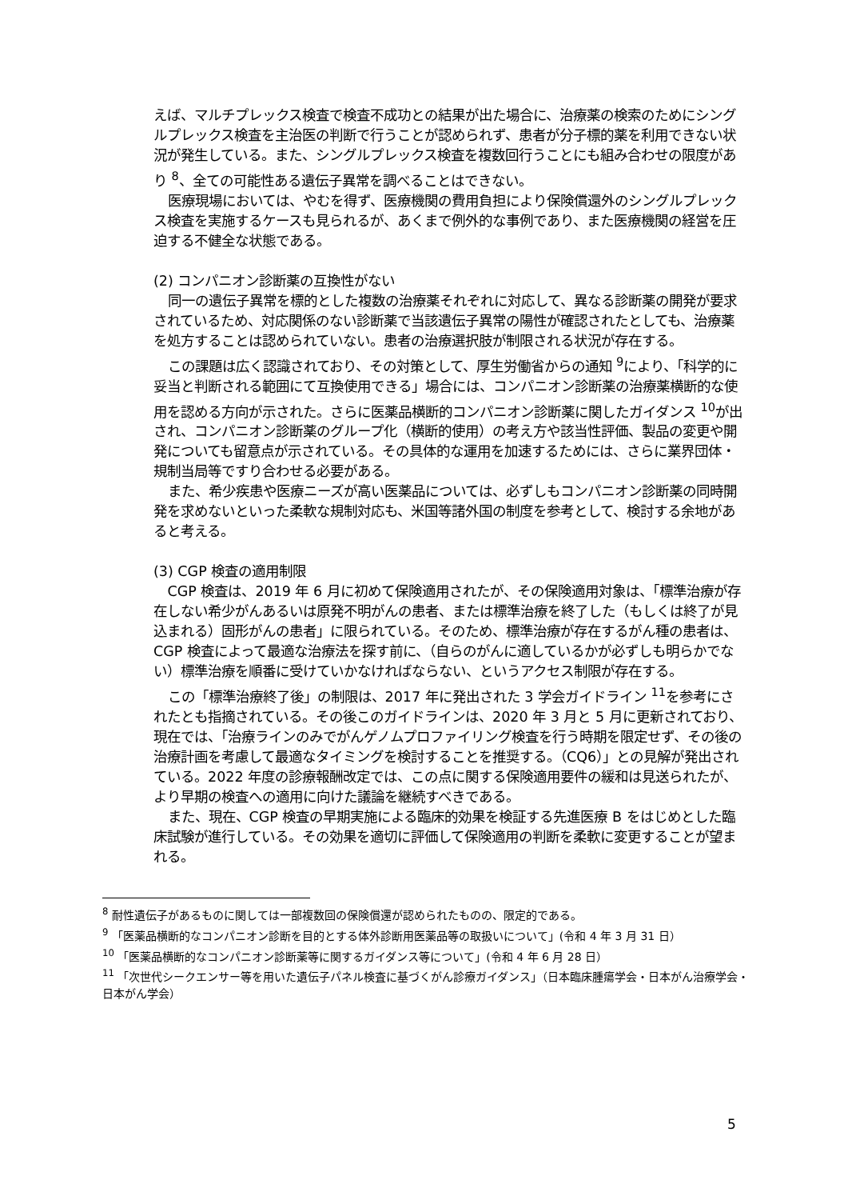えば、マルチプレックス検査で検査不成功との結果が出た場合に、治療薬の検索のためにシングルプレックス検査を主治医の判断で行うことが認められず、患者が分子標的薬を利用できない状況が発生している。また、シングルプレックス検査を複数回行うことにも組み合わせの限度があり <sup>8</sup>、全ての可能性ある遺伝子異常を調べることはできない。
医療現場においては、やむを得ず、医療機関の費用負担により保険償還外のシングルプレックス検査を実施するケースも見られるが、あくまで例外的な事例であり、また医療機関の経営を圧迫する不健全な状態である。
(2) コンパニオン診断薬の互換性がない
同一の遺伝子異常を標的とした複数の治療薬それぞれに対応して、異なる診断薬の開発が要求されているため、対応関係のない診断薬で当該遺伝子異常の陽性が確認されたとしても、治療薬を処方することは認められていない。患者の治療選択肢が制限される状況が存在する。
この課題は広く認識されており、その対策として、厚生労働省からの通知 <sup>9</sup>により、「科学的に妥当と判断される範囲にて互換使用できる」場合には、コンパニオン診断薬の治療薬横断的な使用を認める方向が示された。さらに医薬品横断的コンパニオン診断薬に関したガイダンス <sup>10</sup>が出され、コンパニオン診断薬のグループ化（横断的使用）の考え方や該当性評価、製品の変更や開発についても留意点が示されている。その具体的な運用を加速するためには、さらに業界団体・規制当局等ですり合わせる必要がある。
また、希少疾患や医療ニーズが高い医薬品については、必ずしもコンパニオン診断薬の同時開発を求めないといった柔軟な規制対応も、米国等諸外国の制度を参考として、検討する余地があると考える。
(3) CGP 検査の適用制限
CGP 検査は、2019 年 6 月に初めて保険適用されたが、その保険適用対象は、「標準治療が存在しない希少がんあるいは原発不明がんの患者、または標準治療を終了した（もしくは終了が見込まれる）固形がんの患者」に限られている。そのため、標準治療が存在するがん種の患者は、CGP 検査によって最適な治療法を探す前に、（自らのがんに適しているかが必ずしも明らかでない）標準治療を順番に受けていかなければならない、というアクセス制限が存在する。
この「標準治療終了後」の制限は、2017 年に発出された 3 学会ガイドライン <sup>11</sup>を参考にされたとも指摘されている。その後このガイドラインは、2020 年 3 月と 5 月に更新されており、現在では、「治療ラインのみでがんゲノムプロファイリング検査を行う時期を限定せず、その後の治療計画を考慮して最適なタイミングを検討することを推奨する。（CQ6）」との見解が発出されている。2022 年度の診療報酬改定では、この点に関する保険適用要件の緩和は見送られたが、より早期の検査への適用に向けた議論を継続すべきである。
また、現在、CGP 検査の早期実施による臨床的効果を検証する先進医療 B をはじめとした臨床試験が進行している。その効果を適切に評価して保険適用の判断を柔軟に変更することが望まれる。
<sup>8</sup> 耐性遺伝子があるものに関しては一部複数回の保険償還が認められたものの、限定的である。
<sup>9</sup> 「医薬品横断的なコンパニオン診断を目的とする体外診断用医薬品等の取扱いについて」(令和 4 年 3 月 31 日）
<sup>10</sup> 「医薬品横断的なコンパニオン診断薬等に関するガイダンス等について」(令和 4 年 6 月 28 日）
<sup>11</sup> 「次世代シークエンサー等を用いた遺伝子パネル検査に基づくがん診療ガイダンス」（日本臨床腫瘍学会・日本がん治療学会・日本がん学会）
5